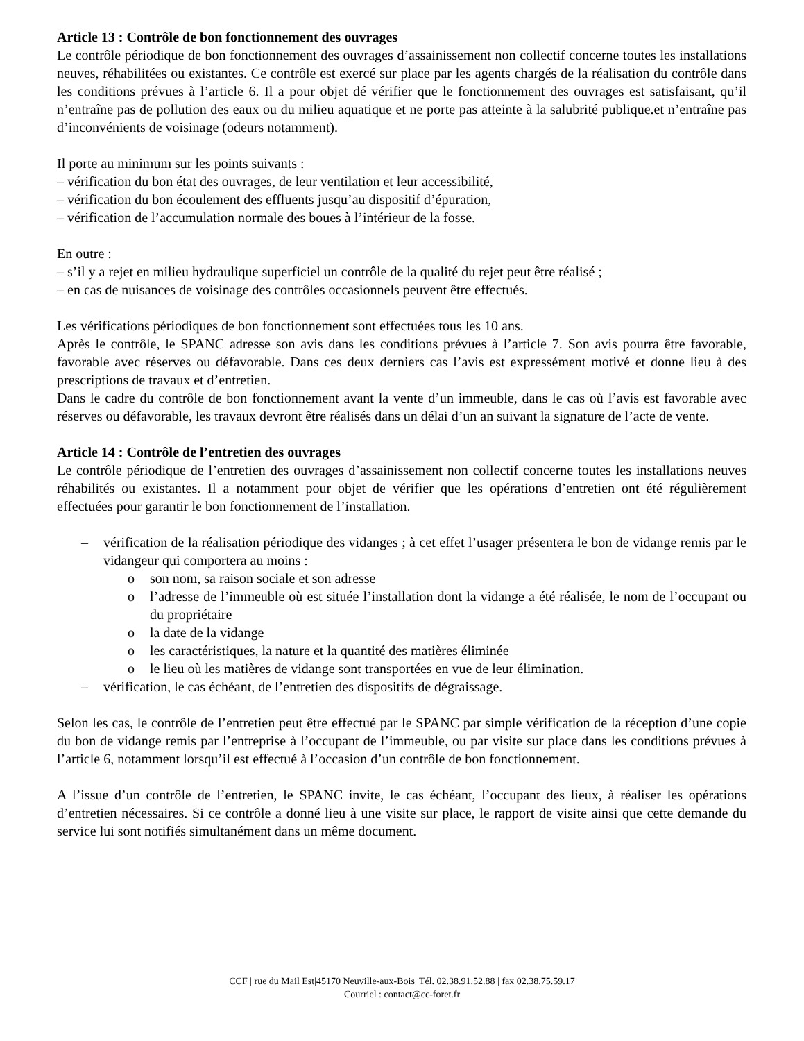Article 13 : Contrôle de bon fonctionnement des ouvrages
Le contrôle périodique de bon fonctionnement des ouvrages d’assainissement non collectif concerne toutes les installations neuves, réhabilitées ou existantes. Ce contrôle est exercé sur place par les agents chargés de la réalisation du contrôle dans les conditions prévues à l’article 6. Il a pour objet dé vérifier que le fonctionnement des ouvrages est satisfaisant, qu’il n’entraîne pas de pollution des eaux ou du milieu aquatique et ne porte pas atteinte à la salubrité publique.et n’entraîne pas d’inconvénients de voisinage (odeurs notamment).
Il porte au minimum sur les points suivants :
– vérification du bon état des ouvrages, de leur ventilation et leur accessibilité,
– vérification du bon écoulement des effluents jusqu’au dispositif d’épuration,
– vérification de l’accumulation normale des boues à l’intérieur de la fosse.
En outre :
– s’il y a rejet en milieu hydraulique superficiel un contrôle de la qualité du rejet peut être réalisé ;
– en cas de nuisances de voisinage des contrôles occasionnels peuvent être effectués.
Les vérifications périodiques de bon fonctionnement sont effectuées tous les 10 ans.
Après le contrôle, le SPANC adresse son avis dans les conditions prévues à l’article 7. Son avis pourra être favorable, favorable avec réserves ou défavorable. Dans ces deux derniers cas l’avis est expressément motivé et donne lieu à des prescriptions de travaux et d’entretien.
Dans le cadre du contrôle de bon fonctionnement avant la vente d’un immeuble, dans le cas où l’avis est favorable avec réserves ou défavorable, les travaux devront être réalisés dans un délai d’un an suivant la signature de l’acte de vente.
Article 14 : Contrôle de l’entretien des ouvrages
Le contrôle périodique de l’entretien des ouvrages d’assainissement non collectif concerne toutes les installations neuves réhabilités ou existantes. Il a notamment pour objet de vérifier que les opérations d’entretien ont été régulièrement effectuées pour garantir le bon fonctionnement de l’installation.
– vérification de la réalisation périodique des vidanges ; à cet effet l’usager présentera le bon de vidange remis par le vidangeur qui comportera au moins :
o son nom, sa raison sociale et son adresse
o l’adresse de l’immeuble où est située l’installation dont la vidange a été réalisée, le nom de l’occupant ou du propriétaire
o la date de la vidange
o les caractéristiques, la nature et la quantité des matières éliminée
o le lieu où les matières de vidange sont transportées en vue de leur élimination.
– vérification, le cas échéant, de l’entretien des dispositifs de dégraissage.
Selon les cas, le contrôle de l’entretien peut être effectué par le SPANC par simple vérification de la réception d’une copie du bon de vidange remis par l’entreprise à l’occupant de l’immeuble, ou par visite sur place dans les conditions prévues à l’article 6, notamment lorsqu’il est effectué à l’occasion d’un contrôle de bon fonctionnement.
A l’issue d’un contrôle de l’entretien, le SPANC invite, le cas échéant, l’occupant des lieux, à réaliser les opérations d’entretien nécessaires. Si ce contrôle a donné lieu à une visite sur place, le rapport de visite ainsi que cette demande du service lui sont notifiés simultanément dans un même document.
CCF | rue du Mail Est|45170 Neuville-aux-Bois| Tél. 02.38.91.52.88 | fax 02.38.75.59.17
Courriel : contact@cc-foret.fr